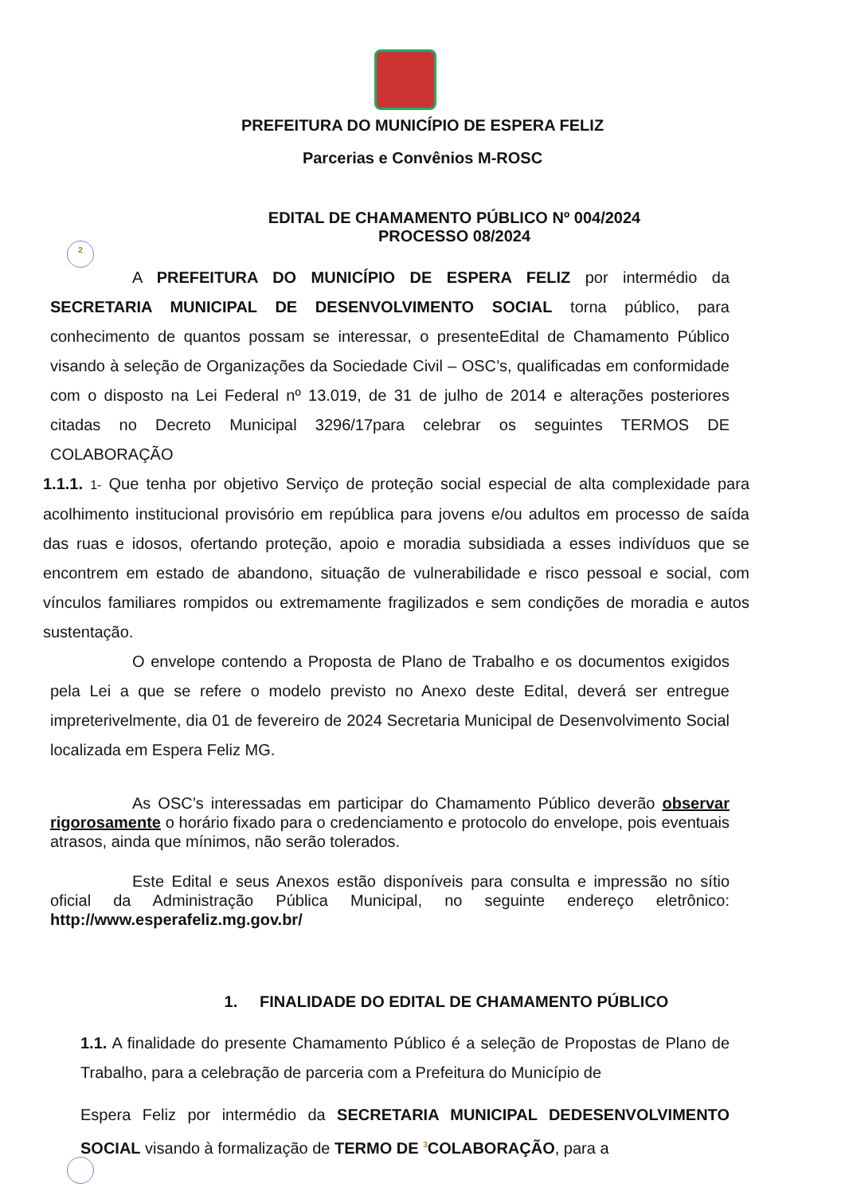2
PREFEITURA DO MUNICÍPIO DE ESPERA FELIZ
Parcerias e Convênios M-ROSC
EDITAL DE CHAMAMENTO PÚBLICO Nº 004/2024
PROCESSO 08/2024
A PREFEITURA DO MUNICÍPIO DE ESPERA FELIZ por intermédio da SECRETARIA MUNICIPAL DE DESENVOLVIMENTO SOCIAL torna público, para conhecimento de quantos possam se interessar, o presenteEdital de Chamamento Público visando à seleção de Organizações da Sociedade Civil – OSC’s, qualificadas em conformidade com o disposto na Lei Federal nº 13.019, de 31 de julho de 2014 e alterações posteriores citadas no Decreto Municipal 3296/17para celebrar os seguintes TERMOS DE COLABORAÇÃO
1.1.1. 1- Que tenha por objetivo Serviço de proteção social especial de alta complexidade para acolhimento institucional provisório em república para jovens e/ou adultos em processo de saída das ruas e idosos, ofertando proteção, apoio e moradia subsidiada a esses indivíduos que se encontrem em estado de abandono, situação de vulnerabilidade e risco pessoal e social, com vínculos familiares rompidos ou extremamente fragilizados e sem condições de moradia e autos sustentação.
O envelope contendo a Proposta de Plano de Trabalho e os documentos exigidos pela Lei a que se refere o modelo previsto no Anexo deste Edital, deverá ser entregue impreterivelmente, dia 01 de fevereiro de 2024 Secretaria Municipal de Desenvolvimento Social localizada em Espera Feliz MG.
As OSC’s interessadas em participar do Chamamento Público deverão observar rigorosamente o horário fixado para o credenciamento e protocolo do envelope, pois eventuais atrasos, ainda que mínimos, não serão tolerados.
Este Edital e seus Anexos estão disponíveis para consulta e impressão no sítio oficial da Administração Pública Municipal, no seguinte endereço eletrônico: http://www.esperafeliz.mg.gov.br/
1. FINALIDADE DO EDITAL DE CHAMAMENTO PÚBLICO
1.1. A finalidade do presente Chamamento Público é a seleção de Propostas de Plano de Trabalho, para a celebração de parceria com a Prefeitura do Município de
Espera Feliz por intermédio da SECRETARIA MUNICIPAL DEDESENVOLVIMENTO SOCIAL visando à formalização de TERMO DE <sup>3</sup>COLABORAÇÃO, para a